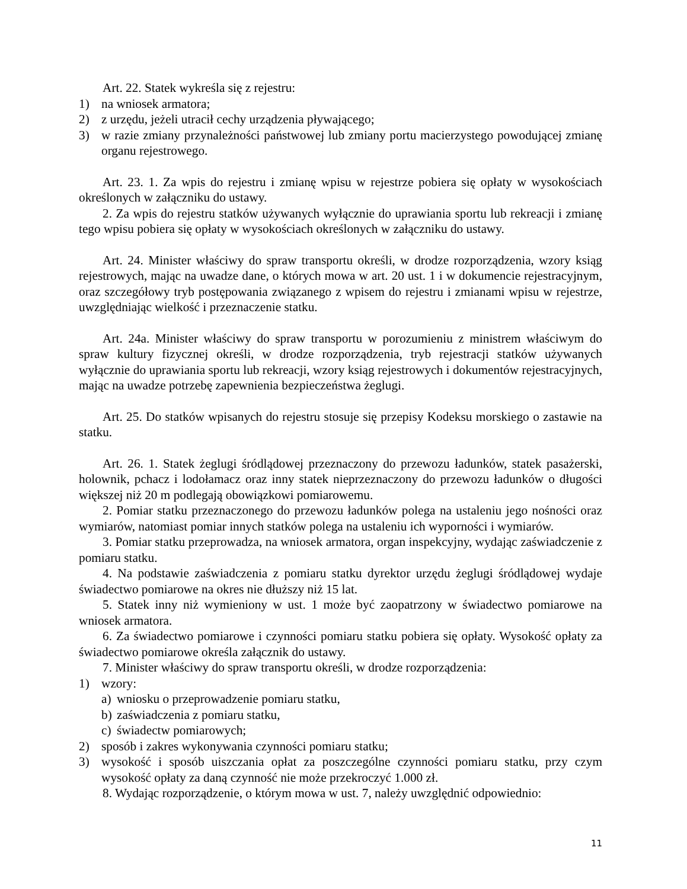Art. 22. Statek wykreśla się z rejestru:
1) na wniosek armatora;
2) z urzędu, jeżeli utracił cechy urządzenia pływającego;
3) w razie zmiany przynależności państwowej lub zmiany portu macierzystego powodującej zmianę organu rejestrowego.
Art. 23. 1. Za wpis do rejestru i zmianę wpisu w rejestrze pobiera się opłaty w wysokościach określonych w załączniku do ustawy.
2. Za wpis do rejestru statków używanych wyłącznie do uprawiania sportu lub rekreacji i zmianę tego wpisu pobiera się opłaty w wysokościach określonych w załączniku do ustawy.
Art. 24. Minister właściwy do spraw transportu określi, w drodze rozporządzenia, wzory ksiąg rejestrowych, mając na uwadze dane, o których mowa w art. 20 ust. 1 i w dokumencie rejestracyjnym, oraz szczegółowy tryb postępowania związanego z wpisem do rejestru i zmianami wpisu w rejestrze, uwzględniając wielkość i przeznaczenie statku.
Art. 24a. Minister właściwy do spraw transportu w porozumieniu z ministrem właściwym do spraw kultury fizycznej określi, w drodze rozporządzenia, tryb rejestracji statków używanych wyłącznie do uprawiania sportu lub rekreacji, wzory ksiąg rejestrowych i dokumentów rejestracyjnych, mając na uwadze potrzebę zapewnienia bezpieczeństwa żeglugi.
Art. 25. Do statków wpisanych do rejestru stosuje się przepisy Kodeksu morskiego o zastawie na statku.
Art. 26. 1. Statek żeglugi śródlądowej przeznaczony do przewozu ładunków, statek pasażerski, holownik, pchacz i lodołamacz oraz inny statek nieprzeznaczony do przewozu ładunków o długości większej niż 20 m podlegają obowiązkowi pomiarowemu.
2. Pomiar statku przeznaczonego do przewozu ładunków polega na ustaleniu jego nośności oraz wymiarów, natomiast pomiar innych statków polega na ustaleniu ich wyporności i wymiarów.
3. Pomiar statku przeprowadza, na wniosek armatora, organ inspekcyjny, wydając zaświadczenie z pomiaru statku.
4. Na podstawie zaświadczenia z pomiaru statku dyrektor urzędu żeglugi śródlądowej wydaje świadectwo pomiarowe na okres nie dłuższy niż 15 lat.
5. Statek inny niż wymieniony w ust. 1 może być zaopatrzony w świadectwo pomiarowe na wniosek armatora.
6. Za świadectwo pomiarowe i czynności pomiaru statku pobiera się opłaty. Wysokość opłaty za świadectwo pomiarowe określa załącznik do ustawy.
7. Minister właściwy do spraw transportu określi, w drodze rozporządzenia:
1) wzory:
a) wniosku o przeprowadzenie pomiaru statku,
b) zaświadczenia z pomiaru statku,
c) świadectw pomiarowych;
2) sposób i zakres wykonywania czynności pomiaru statku;
3) wysokość i sposób uiszczania opłat za poszczególne czynności pomiaru statku, przy czym wysokość opłaty za daną czynność nie może przekroczyć 1.000 zł.
8. Wydając rozporządzenie, o którym mowa w ust. 7, należy uwzględnić odpowiednio:
11